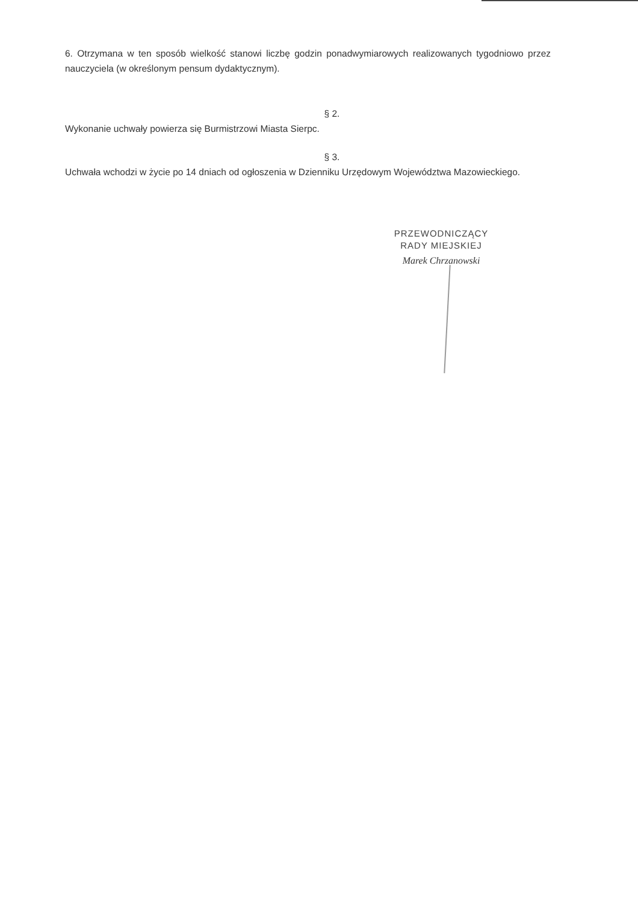6. Otrzymana w ten sposób wielkość stanowi liczbę godzin ponadwymiarowych realizowanych tygodniowo przez nauczyciela (w określonym pensum dydaktycznym).
§ 2.
Wykonanie uchwały powierza się Burmistrzowi Miasta Sierpc.
§ 3.
Uchwała wchodzi w życie po 14 dniach od ogłoszenia w Dzienniku Urzędowym Województwa Mazowieckiego.
PRZEWODNICZĄCY
RADY MIEJSKIEJ
Marek Chrzanowski